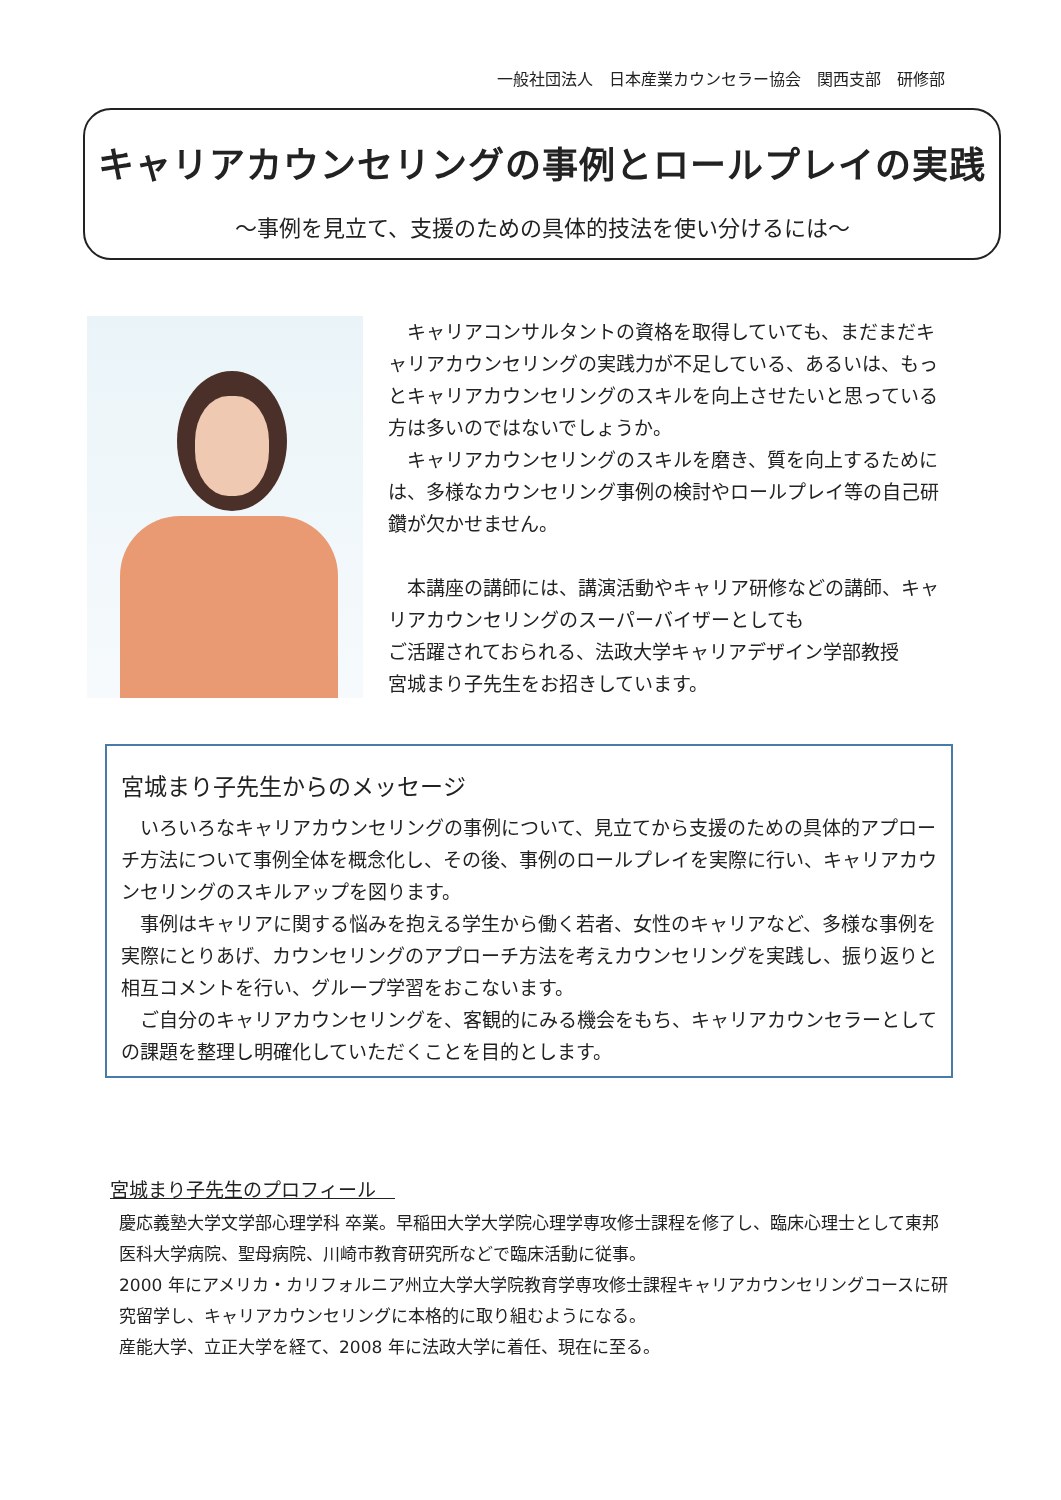一般社団法人　日本産業カウンセラー協会　関西支部　研修部
キャリアカウンセリングの事例とロールプレイの実践
～事例を見立て、支援のための具体的技法を使い分けるには～
　キャリアコンサルタントの資格を取得していても、まだまだキャリアカウンセリングの実践力が不足している、あるいは、もっとキャリアカウンセリングのスキルを向上させたいと思っている方は多いのではないでしょうか。
　キャリアカウンセリングのスキルを磨き、質を向上するためには、多様なカウンセリング事例の検討やロールプレイ等の自己研鑽が欠かせません。
　本講座の講師には、講演活動やキャリア研修などの講師、キャリアカウンセリングのスーパーバイザーとしても
ご活躍されておられる、法政大学キャリアデザイン学部教授
宮城まり子先生をお招きしています。
宮城まり子先生からのメッセージ
　いろいろなキャリアカウンセリングの事例について、見立てから支援のための具体的アプローチ方法について事例全体を概念化し、その後、事例のロールプレイを実際に行い、キャリアカウンセリングのスキルアップを図ります。
　事例はキャリアに関する悩みを抱える学生から働く若者、女性のキャリアなど、多様な事例を実際にとりあげ、カウンセリングのアプローチ方法を考えカウンセリングを実践し、振り返りと相互コメントを行い、グループ学習をおこないます。
　ご自分のキャリアカウンセリングを、客観的にみる機会をもち、キャリアカウンセラーとしての課題を整理し明確化していただくことを目的とします。
宮城まり子先生のプロフィール　
慶応義塾大学文学部心理学科 卒業。早稲田大学大学院心理学専攻修士課程を修了し、臨床心理士として東邦医科大学病院、聖母病院、川崎市教育研究所などで臨床活動に従事。
2000 年にアメリカ・カリフォルニア州立大学大学院教育学専攻修士課程キャリアカウンセリングコースに研究留学し、キャリアカウンセリングに本格的に取り組むようになる。
産能大学、立正大学を経て、2008 年に法政大学に着任、現在に至る。